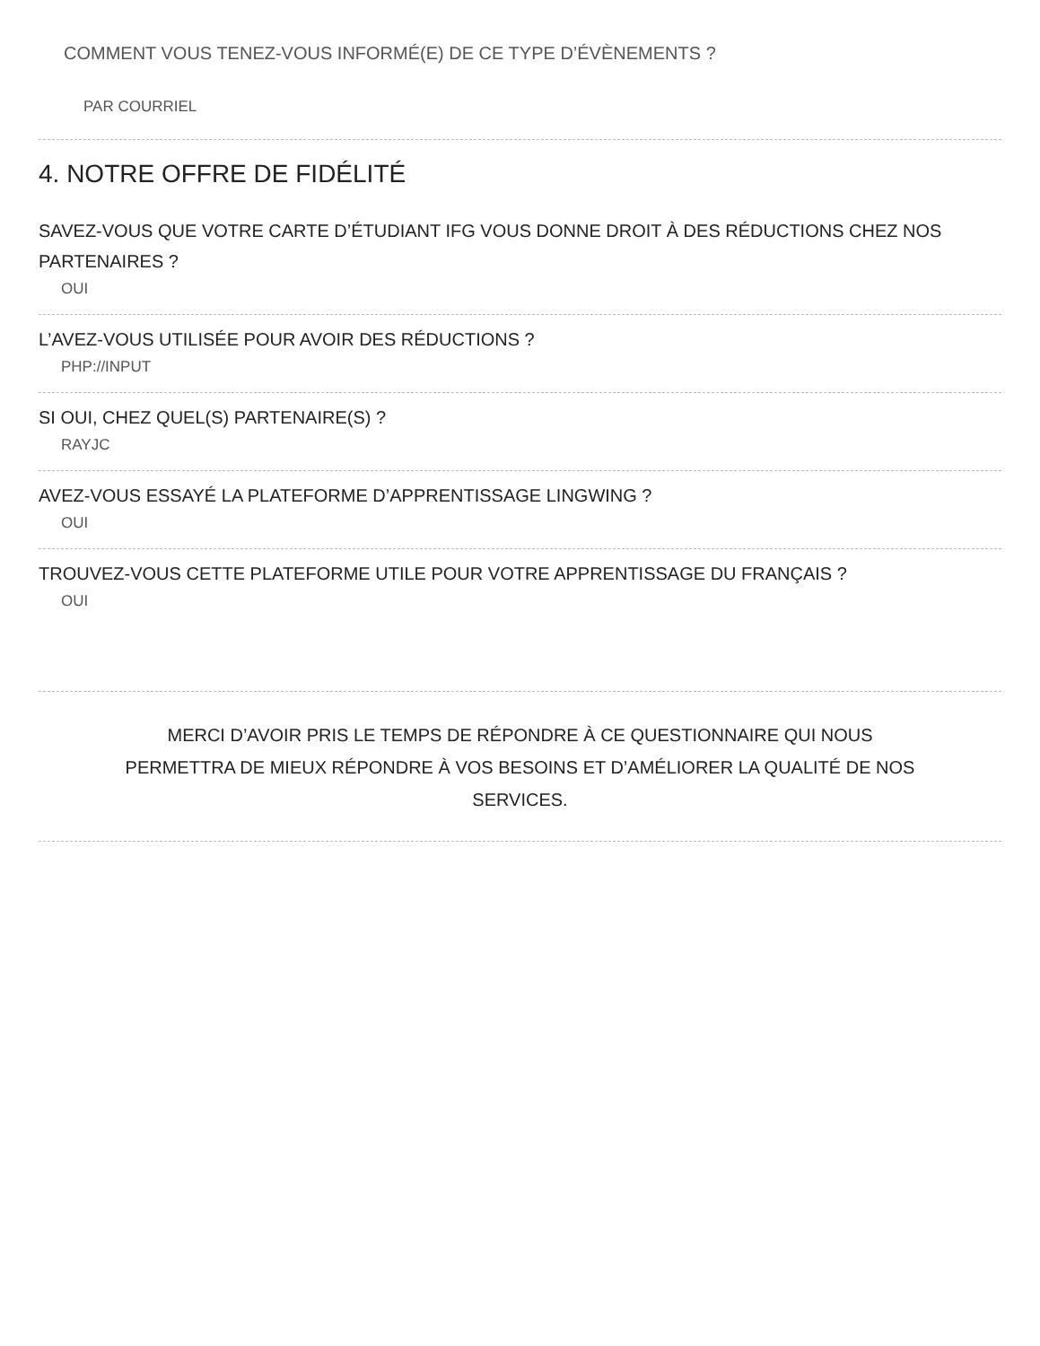COMMENT VOUS TENEZ-VOUS INFORMÉ(E) DE CE TYPE D’ÉVÈNEMENTS ?
PAR COURRIEL
4. NOTRE OFFRE DE FIDÉLITÉ
SAVEZ-VOUS QUE VOTRE CARTE D’ÉTUDIANT IFG VOUS DONNE DROIT À DES RÉDUCTIONS CHEZ NOS PARTENAIRES ?
OUI
L’AVEZ-VOUS UTILISÉE POUR AVOIR DES RÉDUCTIONS ?
PHP://INPUT
SI OUI, CHEZ QUEL(S) PARTENAIRE(S) ?
RAYJC
AVEZ-VOUS ESSAYÉ LA PLATEFORME D’APPRENTISSAGE LINGWING ?
OUI
TROUVEZ-VOUS CETTE PLATEFORME UTILE POUR VOTRE APPRENTISSAGE DU FRANÇAIS ?
OUI
MERCI D’AVOIR PRIS LE TEMPS DE RÉPONDRE À CE QUESTIONNAIRE QUI NOUS PERMETTRA DE MIEUX RÉPONDRE À VOS BESOINS ET D’AMÉLIORER LA QUALITÉ DE NOS SERVICES.